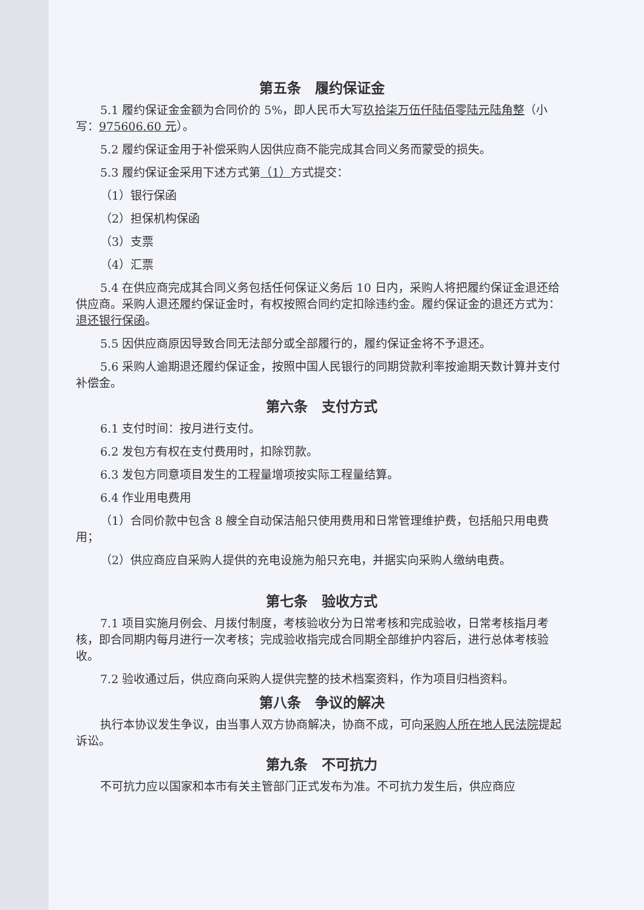第五条　履约保证金
5.1 履约保证金金额为合同价的 5%，即人民币大写玖拾柒万伍仟陆佰零陆元陆角整（小写：975606.60 元）。
5.2 履约保证金用于补偿采购人因供应商不能完成其合同义务而蒙受的损失。
5.3 履约保证金采用下述方式第（1）方式提交：
（1）银行保函
（2）担保机构保函
（3）支票
（4）汇票
5.4 在供应商完成其合同义务包括任何保证义务后 10 日内，采购人将把履约保证金退还给供应商。采购人退还履约保证金时，有权按照合同约定扣除违约金。履约保证金的退还方式为：退还银行保函。
5.5 因供应商原因导致合同无法部分或全部履行的，履约保证金将不予退还。
5.6 采购人逾期退还履约保证金，按照中国人民银行的同期贷款利率按逾期天数计算并支付补偿金。
第六条　支付方式
6.1 支付时间：按月进行支付。
6.2 发包方有权在支付费用时，扣除罚款。
6.3 发包方同意项目发生的工程量增项按实际工程量结算。
6.4 作业用电费用
（1）合同价款中包含 8 艘全自动保洁船只使用费用和日常管理维护费，包括船只用电费用；
（2）供应商应自采购人提供的充电设施为船只充电，并据实向采购人缴纳电费。
第七条　验收方式
7.1 项目实施月例会、月拨付制度，考核验收分为日常考核和完成验收，日常考核指月考核，即合同期内每月进行一次考核；完成验收指完成合同期全部维护内容后，进行总体考核验收。
7.2 验收通过后，供应商向采购人提供完整的技术档案资料，作为项目归档资料。
第八条　争议的解决
执行本协议发生争议，由当事人双方协商解决，协商不成，可向采购人所在地人民法院提起诉讼。
第九条　不可抗力
不可抗力应以国家和本市有关主管部门正式发布为准。不可抗力发生后，供应商应